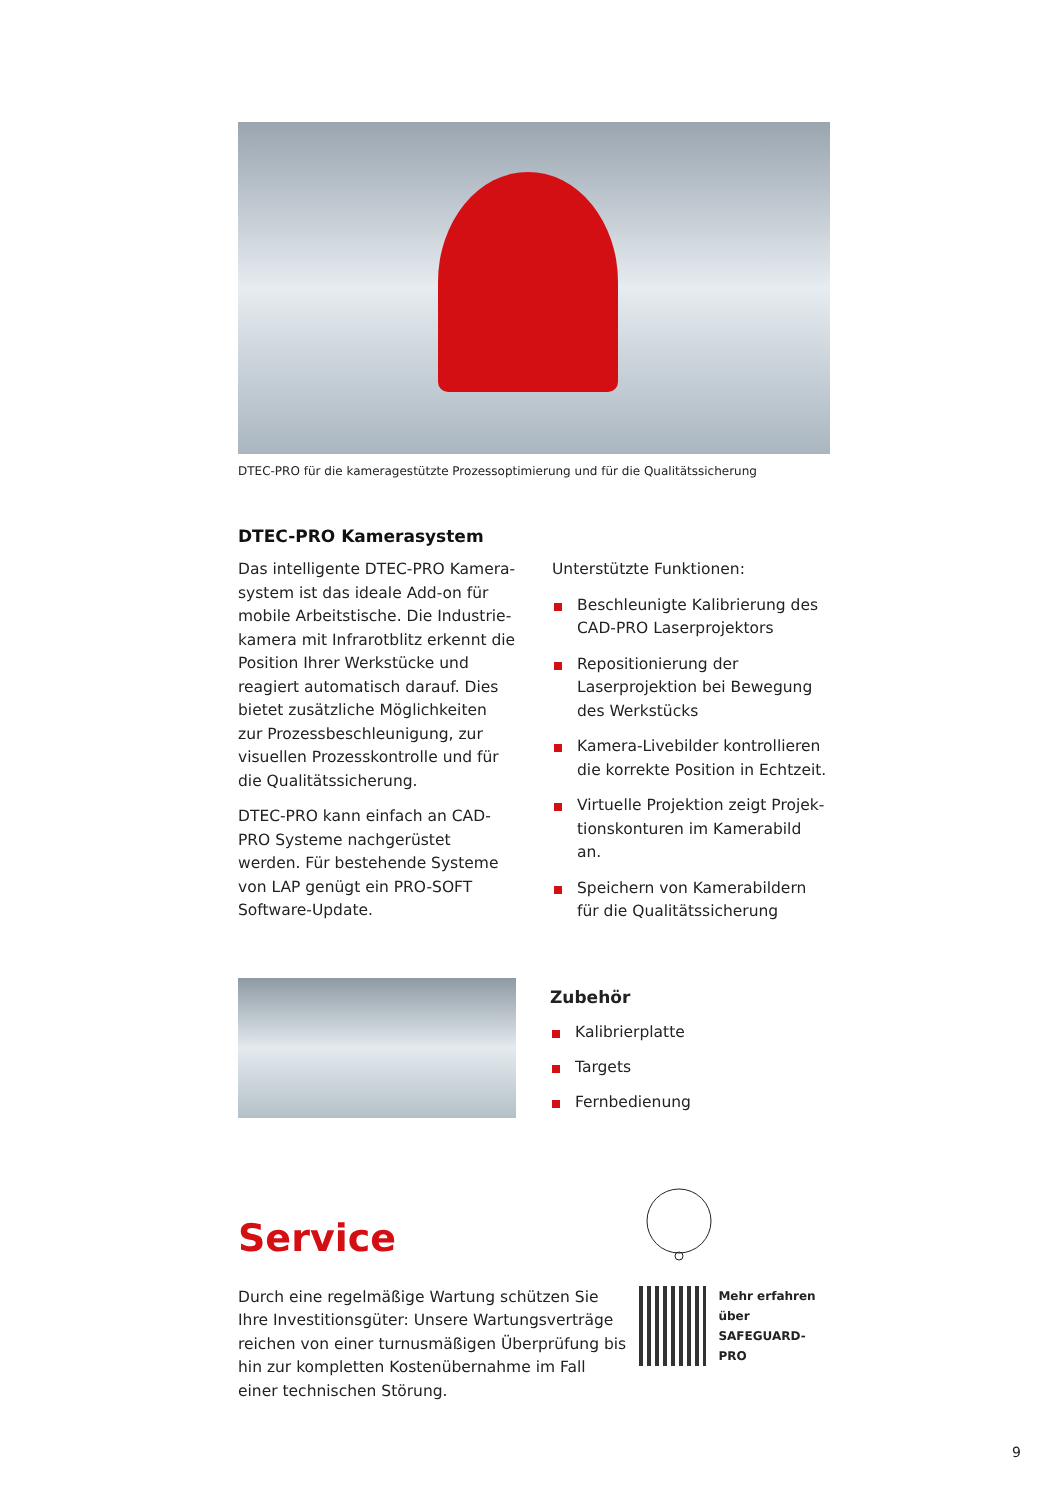DTEC-PRO für die kameragestützte Prozessoptimierung und für die Qualitätssicherung
DTEC-PRO Kamerasystem
Das intelligente DTEC-PRO Kamera­system ist das ideale Add-on für mobile Arbeitstische. Die Industrie­kamera mit Infrarotblitz erkennt die Position Ihrer Werkstücke und reagiert automatisch darauf. Dies bietet zusätzliche Möglichkeiten zur Prozessbeschleunigung, zur visuellen Prozesskontrolle und für die Quali­tätssicherung.
DTEC-PRO kann einfach an CAD-PRO Systeme nachgerüstet werden. Für bestehende Systeme von LAP genügt ein PRO-SOFT Software-Update.
Unterstützte Funktionen:
Beschleunigte Kalibrierung des CAD-PRO Laserprojektors
Repositionierung der Laserprojek­tion bei Bewegung des Werk­stücks
Kamera-Livebilder kontrollieren die korrekte Position in Echtzeit.
Virtuelle Projektion zeigt Projek­tionskonturen im Kamerabild an.
Speichern von Kamerabildern für die Qualitätssicherung
Zubehör
Kalibrierplatte
Targets
Fernbedienung
Service
Durch eine regelmäßige Wartung schützen Sie Ihre Investitionsgüter: Unsere Wartungsverträge reichen von einer turnusmäßigen Überprüfung bis hin zur kompletten Kostenübernahme im Fall einer technischen Störung.
Mehr erfahren über
SAFEGUARD-PRO
9